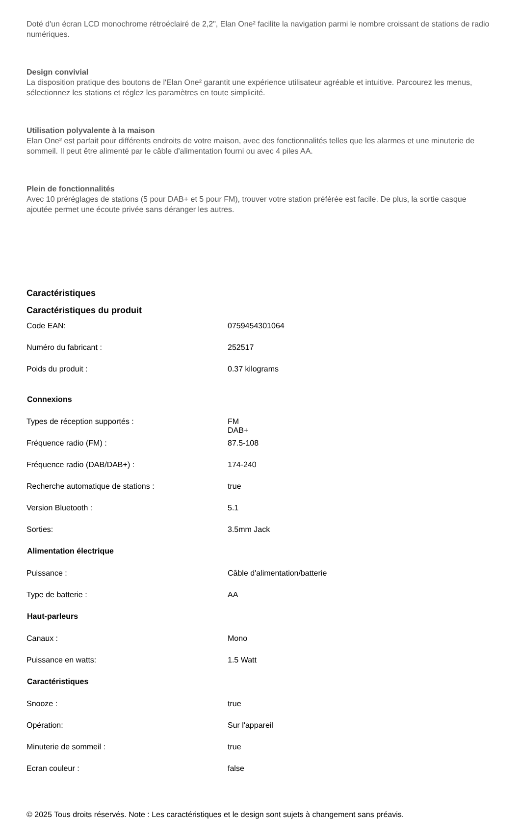Doté d'un écran LCD monochrome rétroéclairé de 2,2", Elan One² facilite la navigation parmi le nombre croissant de stations de radio numériques.
Design convivial
La disposition pratique des boutons de l'Elan One² garantit une expérience utilisateur agréable et intuitive. Parcourez les menus, sélectionnez les stations et réglez les paramètres en toute simplicité.
Utilisation polyvalente à la maison
Elan One² est parfait pour différents endroits de votre maison, avec des fonctionnalités telles que les alarmes et une minuterie de sommeil. Il peut être alimenté par le câble d'alimentation fourni ou avec 4 piles AA.
Plein de fonctionnalités
Avec 10 préréglages de stations (5 pour DAB+ et 5 pour FM), trouver votre station préférée est facile. De plus, la sortie casque ajoutée permet une écoute privée sans déranger les autres.
Caractéristiques
Caractéristiques du produit
| Code EAN: | 0759454301064 |
| Numéro du fabricant : | 252517 |
| Poids du produit : | 0.37 kilograms |
| Connexions | |
| --- | --- |
| Types de réception supportés : | FM DAB+ |
| Fréquence radio (FM) : | 87.5-108 |
| Fréquence radio (DAB/DAB+) : | 174-240 |
| Recherche automatique de stations : | true |
| Version Bluetooth : | 5.1 |
| Sorties: | 3.5mm Jack |
| Alimentation électrique | |
| Puissance : | Câble d'alimentation/batterie |
| Type de batterie : | AA |
| Haut-parleurs | |
| Canaux : | Mono |
| Puissance en watts: | 1.5 Watt |
| Caractéristiques | |
| Snooze : | true |
| Opération: | Sur l'appareil |
| Minuterie de sommeil : | true |
| Ecran couleur : | false |
© 2025 Tous droits réservés. Note : Les caractéristiques et le design sont sujets à changement sans préavis.